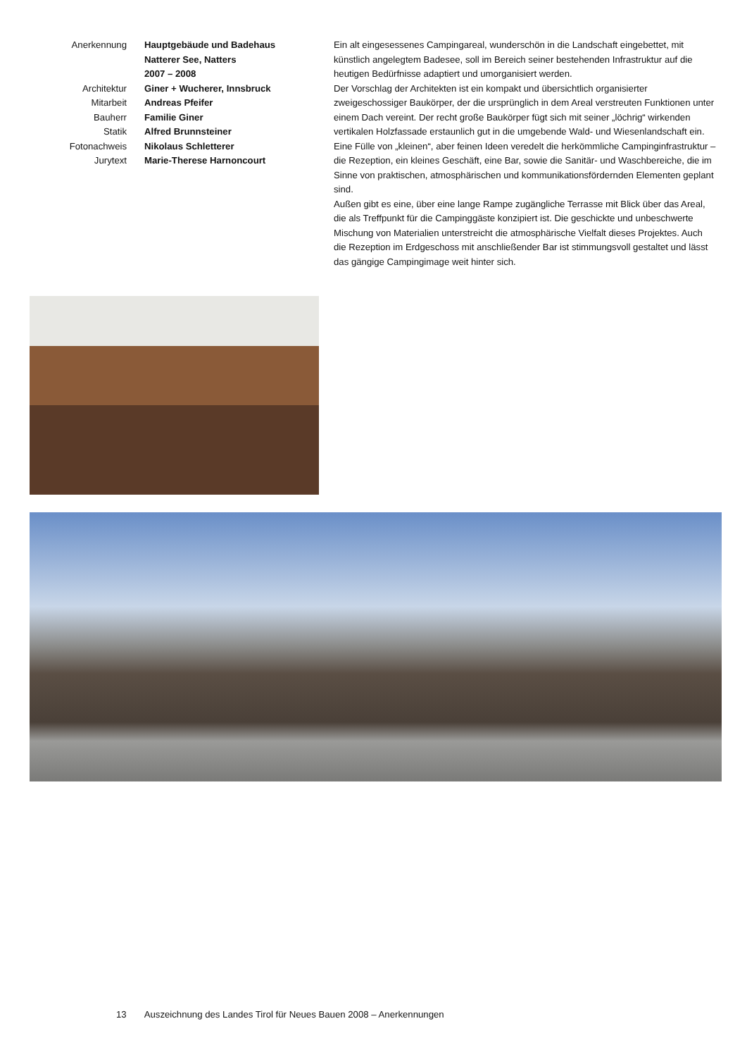Anerkennung Hauptgebäude und Badehaus
Natterer See, Natters
2007 – 2008
Architektur Giner + Wucherer, Innsbruck
Mitarbeit Andreas Pfeifer
Bauherr Familie Giner
Statik Alfred Brunnsteiner
Fotonachweis Nikolaus Schletterer
Jurytext Marie-Therese Harnoncourt
Ein alt eingesessenes Campingareal, wunderschön in die Landschaft eingebettet, mit künstlich angelegtem Badesee, soll im Bereich seiner bestehenden Infrastruktur auf die heutigen Bedürfnisse adaptiert und umorganisiert werden.
Der Vorschlag der Architekten ist ein kompakt und übersichtlich organisierter zweigeschossiger Baukörper, der die ursprünglich in dem Areal verstreuten Funktionen unter einem Dach vereint. Der recht große Baukörper fügt sich mit seiner „löchrig“ wirkenden vertikalen Holzfassade erstaunlich gut in die umgebende Wald- und Wiesenlandschaft ein.
Eine Fülle von „kleinen“, aber feinen Ideen veredelt die herkömmliche Campinginfrastruktur – die Rezeption, ein kleines Geschäft, eine Bar, sowie die Sanitär- und Waschbereiche, die im Sinne von praktischen, atmosphärischen und kommunikationsfördernden Elementen geplant sind.
Außen gibt es eine, über eine lange Rampe zugängliche Terrasse mit Blick über das Areal, die als Treffpunkt für die Campinggäste konzipiert ist. Die geschickte und unbeschwerte Mischung von Materialien unterstreicht die atmosphärische Vielfalt dieses Projektes. Auch die Rezeption im Erdgeschoss mit anschließender Bar ist stimmungsvoll gestaltet und lässt das gängige Campingimage weit hinter sich.
13 Auszeichnung des Landes Tirol für Neues Bauen 2008 – Anerkennungen